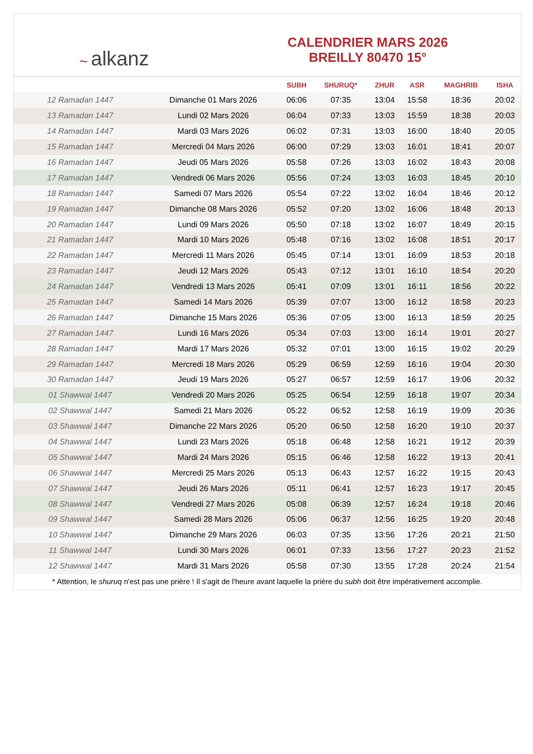~ alkanz
CALENDRIER MARS 2026
BREILLY 80470 15°
| | | SUBH | SHURUQ* | ZHUR | ASR | MAGHRIB | ISHA |
| --- | --- | --- | --- | --- | --- | --- | --- |
| 12 Ramadan 1447 | Dimanche 01 Mars 2026 | 06:06 | 07:35 | 13:04 | 15:58 | 18:36 | 20:02 |
| 13 Ramadan 1447 | Lundi 02 Mars 2026 | 06:04 | 07:33 | 13:03 | 15:59 | 18:38 | 20:03 |
| 14 Ramadan 1447 | Mardi 03 Mars 2026 | 06:02 | 07:31 | 13:03 | 16:00 | 18:40 | 20:05 |
| 15 Ramadan 1447 | Mercredi 04 Mars 2026 | 06:00 | 07:29 | 13:03 | 16:01 | 18:41 | 20:07 |
| 16 Ramadan 1447 | Jeudi 05 Mars 2026 | 05:58 | 07:26 | 13:03 | 16:02 | 18:43 | 20:08 |
| 17 Ramadan 1447 | Vendredi 06 Mars 2026 | 05:56 | 07:24 | 13:03 | 16:03 | 18:45 | 20:10 |
| 18 Ramadan 1447 | Samedi 07 Mars 2026 | 05:54 | 07:22 | 13:02 | 16:04 | 18:46 | 20:12 |
| 19 Ramadan 1447 | Dimanche 08 Mars 2026 | 05:52 | 07:20 | 13:02 | 16:06 | 18:48 | 20:13 |
| 20 Ramadan 1447 | Lundi 09 Mars 2026 | 05:50 | 07:18 | 13:02 | 16:07 | 18:49 | 20:15 |
| 21 Ramadan 1447 | Mardi 10 Mars 2026 | 05:48 | 07:16 | 13:02 | 16:08 | 18:51 | 20:17 |
| 22 Ramadan 1447 | Mercredi 11 Mars 2026 | 05:45 | 07:14 | 13:01 | 16:09 | 18:53 | 20:18 |
| 23 Ramadan 1447 | Jeudi 12 Mars 2026 | 05:43 | 07:12 | 13:01 | 16:10 | 18:54 | 20:20 |
| 24 Ramadan 1447 | Vendredi 13 Mars 2026 | 05:41 | 07:09 | 13:01 | 16:11 | 18:56 | 20:22 |
| 25 Ramadan 1447 | Samedi 14 Mars 2026 | 05:39 | 07:07 | 13:00 | 16:12 | 18:58 | 20:23 |
| 26 Ramadan 1447 | Dimanche 15 Mars 2026 | 05:36 | 07:05 | 13:00 | 16:13 | 18:59 | 20:25 |
| 27 Ramadan 1447 | Lundi 16 Mars 2026 | 05:34 | 07:03 | 13:00 | 16:14 | 19:01 | 20:27 |
| 28 Ramadan 1447 | Mardi 17 Mars 2026 | 05:32 | 07:01 | 13:00 | 16:15 | 19:02 | 20:29 |
| 29 Ramadan 1447 | Mercredi 18 Mars 2026 | 05:29 | 06:59 | 12:59 | 16:16 | 19:04 | 20:30 |
| 30 Ramadan 1447 | Jeudi 19 Mars 2026 | 05:27 | 06:57 | 12:59 | 16:17 | 19:06 | 20:32 |
| 01 Shawwal 1447 | Vendredi 20 Mars 2026 | 05:25 | 06:54 | 12:59 | 16:18 | 19:07 | 20:34 |
| 02 Shawwal 1447 | Samedi 21 Mars 2026 | 05:22 | 06:52 | 12:58 | 16:19 | 19:09 | 20:36 |
| 03 Shawwal 1447 | Dimanche 22 Mars 2026 | 05:20 | 06:50 | 12:58 | 16:20 | 19:10 | 20:37 |
| 04 Shawwal 1447 | Lundi 23 Mars 2026 | 05:18 | 06:48 | 12:58 | 16:21 | 19:12 | 20:39 |
| 05 Shawwal 1447 | Mardi 24 Mars 2026 | 05:15 | 06:46 | 12:58 | 16:22 | 19:13 | 20:41 |
| 06 Shawwal 1447 | Mercredi 25 Mars 2026 | 05:13 | 06:43 | 12:57 | 16:22 | 19:15 | 20:43 |
| 07 Shawwal 1447 | Jeudi 26 Mars 2026 | 05:11 | 06:41 | 12:57 | 16:23 | 19:17 | 20:45 |
| 08 Shawwal 1447 | Vendredi 27 Mars 2026 | 05:08 | 06:39 | 12:57 | 16:24 | 19:18 | 20:46 |
| 09 Shawwal 1447 | Samedi 28 Mars 2026 | 05:06 | 06:37 | 12:56 | 16:25 | 19:20 | 20:48 |
| 10 Shawwal 1447 | Dimanche 29 Mars 2026 | 06:03 | 07:35 | 13:56 | 17:26 | 20:21 | 21:50 |
| 11 Shawwal 1447 | Lundi 30 Mars 2026 | 06:01 | 07:33 | 13:56 | 17:27 | 20:23 | 21:52 |
| 12 Shawwal 1447 | Mardi 31 Mars 2026 | 05:58 | 07:30 | 13:55 | 17:28 | 20:24 | 21:54 |
* Attention, le shuruq n'est pas une prière ! Il s'agit de l'heure avant laquelle la prière du subh doit être impérativement accomplie.